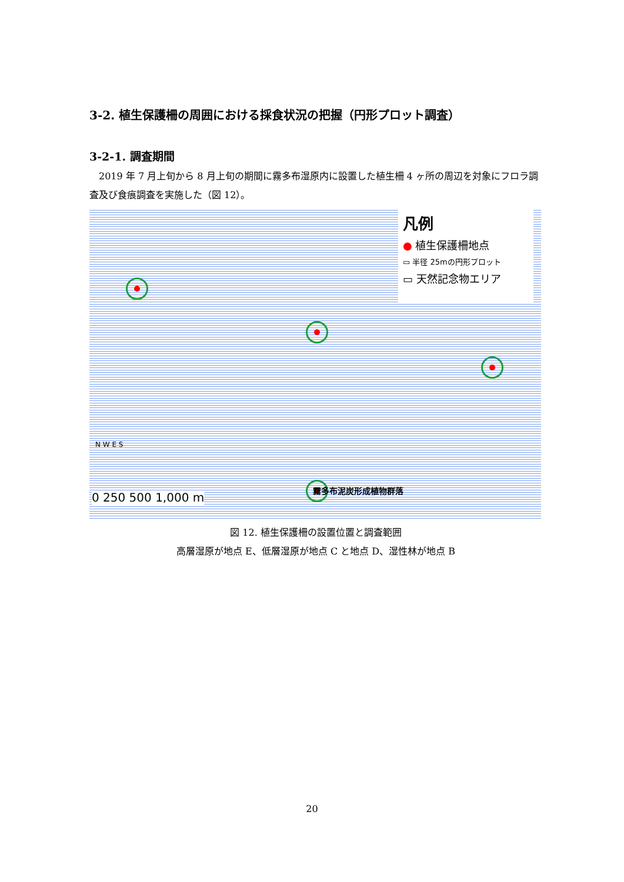3-2. 植生保護柵の周囲における採食状況の把握（円形プロット調査）
3-2-1. 調査期間
2019 年 7 月上旬から 8 月上旬の期間に霧多布湿原内に設置した植生柵 4 ヶ所の周辺を対象にフロラ調査及び食痕調査を実施した（図 12）。
凡例
● 植生保護柵地点
▭ 半径 25mの円形プロット
▭ 天然記念物エリア
霧多布泥炭形成植物群落
0 250 500 1,000 m
N W E S
図 12. 植生保護柵の設置位置と調査範囲
高層湿原が地点 E、低層湿原が地点 C と地点 D、湿性林が地点 B
20